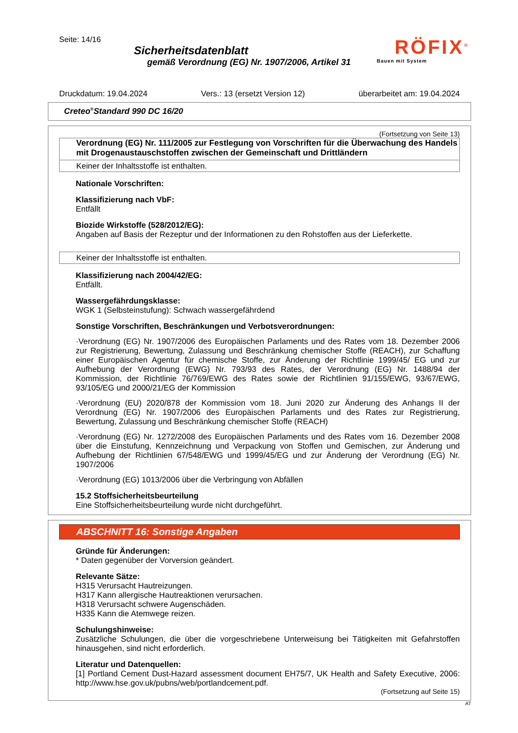Seite: 14/16
Sicherheitsdatenblatt
gemäß Verordnung (EG) Nr. 1907/2006, Artikel 31
RÖFIX<sup>®</sup>
Bauen mit System
Druckdatum: 19.04.2024 Vers.: 13 (ersetzt Version 12) überarbeitet am: 19.04.2024
Creteo<sup>®</sup>Standard 990 DC 16/20
(Fortsetzung von Seite 13)
Verordnung (EG) Nr. 111/2005 zur Festlegung von Vorschriften für die Überwachung des Handels mit Drogenaustauschstoffen zwischen der Gemeinschaft und Drittländern
Keiner der Inhaltsstoffe ist enthalten.
Nationale Vorschriften:
Klassifizierung nach VbF:
Entfällt
Biozide Wirkstoffe (528/2012/EG):
Angaben auf Basis der Rezeptur und der Informationen zu den Rohstoffen aus der Lieferkette.
Keiner der Inhaltsstoffe ist enthalten.
Klassifizierung nach 2004/42/EG:
Entfällt.
Wassergefährdungsklasse:
WGK 1 (Selbsteinstufung): Schwach wassergefährdend
Sonstige Vorschriften, Beschränkungen und Verbotsverordnungen:
·Verordnung (EG) Nr. 1907/2006 des Europäischen Parlaments und des Rates vom 18. Dezember 2006 zur Registrierung, Bewertung, Zulassung und Beschränkung chemischer Stoffe (REACH), zur Schaffung einer Europäischen Agentur für chemische Stoffe, zur Änderung der Richtlinie 1999/45/ EG und zur Aufhebung der Verordnung (EWG) Nr. 793/93 des Rates, der Verordnung (EG) Nr. 1488/94 der Kommission, der Richtlinie 76/769/EWG des Rates sowie der Richtlinien 91/155/EWG, 93/67/EWG, 93/105/EG und 2000/21/EG der Kommission
·Verordnung (EU) 2020/878 der Kommission vom 18. Juni 2020 zur Änderung des Anhangs II der Verordnung (EG) Nr. 1907/2006 des Europäischen Parlaments und des Rates zur Registrierung, Bewertung, Zulassung und Beschränkung chemischer Stoffe (REACH)
·Verordnung (EG) Nr. 1272/2008 des Europäischen Parlaments und des Rates vom 16. Dezember 2008 über die Einstufung, Kennzeichnung und Verpackung von Stoffen und Gemischen, zur Änderung und Aufhebung der Richtlinien 67/548/EWG und 1999/45/EG und zur Änderung der Verordnung (EG) Nr. 1907/2006
·Verordnung (EG) 1013/2006 über die Verbringung von Abfällen
15.2 Stoffsicherheitsbeurteilung
Eine Stoffsicherheitsbeurteilung wurde nicht durchgeführt.
ABSCHNITT 16: Sonstige Angaben
Gründe für Änderungen:
* Daten gegenüber der Vorversion geändert.
Relevante Sätze:
H315 Verursacht Hautreizungen.
H317 Kann allergische Hautreaktionen verursachen.
H318 Verursacht schwere Augenschäden.
H335 Kann die Atemwege reizen.
Schulungshinweise:
Zusätzliche Schulungen, die über die vorgeschriebene Unterweisung bei Tätigkeiten mit Gefahrstoffen hinausgehen, sind nicht erforderlich.
Literatur und Datenquellen:
[1] Portland Cement Dust-Hazard assessment document EH75/7, UK Health and Safety Executive, 2006: http://www.hse.gov.uk/pubns/web/portlandcement.pdf.
(Fortsetzung auf Seite 15)
AT